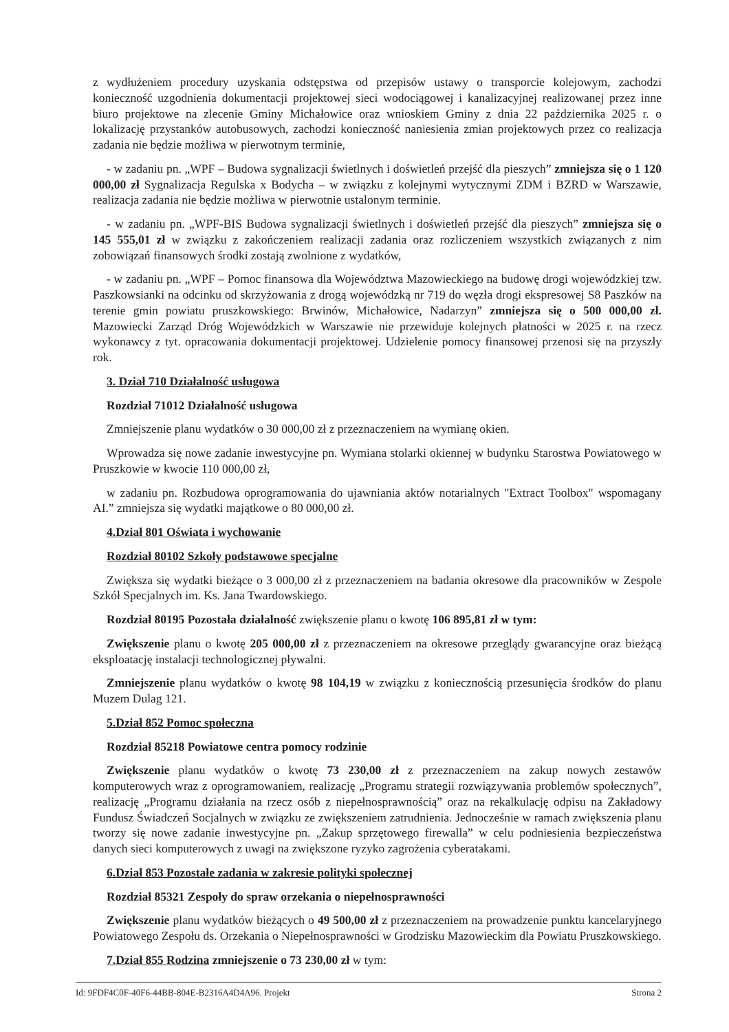z wydłużeniem procedury uzyskania odstępstwa od przepisów ustawy o transporcie kolejowym, zachodzi konieczność uzgodnienia dokumentacji projektowej sieci wodociągowej i kanalizacyjnej realizowanej przez inne biuro projektowe na zlecenie Gminy Michałowice oraz wnioskiem Gminy z dnia 22 października 2025 r. o lokalizację przystanków autobusowych, zachodzi konieczność naniesienia zmian projektowych przez co realizacja zadania nie będzie możliwa w pierwotnym terminie,
- w zadaniu pn. „WPF – Budowa sygnalizacji świetlnych i doświetleń przejść dla pieszych” zmniejsza się o 1 120 000,00 zł Sygnalizacja Regulska x Bodycha – w związku z kolejnymi wytycznymi ZDM i BZRD w Warszawie, realizacja zadania nie będzie możliwa w pierwotnie ustalonym terminie.
- w zadaniu pn. „WPF-BIS Budowa sygnalizacji świetlnych i doświetleń przejść dla pieszych” zmniejsza się o 145 555,01 zł w związku z zakończeniem realizacji zadania oraz rozliczeniem wszystkich związanych z nim zobowiązań finansowych środki zostają zwolnione z wydatków,
- w zadaniu pn. „WPF – Pomoc finansowa dla Województwa Mazowieckiego na budowę drogi wojewódzkiej tzw. Paszkowsianki na odcinku od skrzyżowania z drogą wojewódzką nr 719 do węzła drogi ekspresowej S8 Paszków na terenie gmin powiatu pruszkowskiego: Brwinów, Michałowice, Nadarzyn” zmniejsza się o 500 000,00 zł. Mazowiecki Zarząd Dróg Wojewódzkich w Warszawie nie przewiduje kolejnych płatności w 2025 r. na rzecz wykonawcy z tyt. opracowania dokumentacji projektowej. Udzielenie pomocy finansowej przenosi się na przyszły rok.
3. Dział 710 Działalność usługowa
Rozdział 71012 Działalność usługowa
Zmniejszenie planu wydatków o 30 000,00 zł z przeznaczeniem na wymianę okien.
Wprowadza się nowe zadanie inwestycyjne pn. Wymiana stolarki okiennej w budynku Starostwa Powiatowego w Pruszkowie w kwocie 110 000,00 zł,
w zadaniu pn. Rozbudowa oprogramowania do ujawniania aktów notarialnych "Extract Toolbox" wspomagany AI.” zmniejsza się wydatki majątkowe o 80 000,00 zł.
4.Dział 801 Oświata i wychowanie
Rozdział 80102 Szkoły podstawowe specjalne
Zwiększa się wydatki bieżące o 3 000,00 zł z przeznaczeniem na badania okresowe dla pracowników w Zespole Szkół Specjalnych im. Ks. Jana Twardowskiego.
Rozdział 80195 Pozostała działalność zwiększenie planu o kwotę 106 895,81 zł w tym:
Zwiększenie planu o kwotę 205 000,00 zł z przeznaczeniem na okresowe przeglądy gwarancyjne oraz bieżącą eksploatację instalacji technologicznej pływalni.
Zmniejszenie planu wydatków o kwotę 98 104,19 w związku z koniecznością przesunięcia środków do planu Muzem Dulag 121.
5.Dział 852 Pomoc społeczna
Rozdział 85218 Powiatowe centra pomocy rodzinie
Zwiększenie planu wydatków o kwotę 73 230,00 zł z przeznaczeniem na zakup nowych zestawów komputerowych wraz z oprogramowaniem, realizację „Programu strategii rozwiązywania problemów społecznych”, realizację „Programu działania na rzecz osób z niepełnosprawnością” oraz na rekalkulację odpisu na Zakładowy Fundusz Świadczeń Socjalnych w związku ze zwiększeniem zatrudnienia. Jednocześnie w ramach zwiększenia planu tworzy się nowe zadanie inwestycyjne pn. „Zakup sprzętowego firewalla” w celu podniesienia bezpieczeństwa danych sieci komputerowych z uwagi na zwiększone ryzyko zagrożenia cyberatakami.
6.Dział 853 Pozostałe zadania w zakresie polityki społecznej
Rozdział 85321 Zespoły do spraw orzekania o niepełnosprawności
Zwiększenie planu wydatków bieżących o 49 500,00 zł z przeznaczeniem na prowadzenie punktu kancelaryjnego Powiatowego Zespołu ds. Orzekania o Niepełnosprawności w Grodzisku Mazowieckim dla Powiatu Pruszkowskiego.
7.Dział 855 Rodzina zmniejszenie o 73 230,00 zł w tym:
Id: 9FDF4C0F-40F6-44BB-804E-B2316A4D4A96. Projekt Strona 2